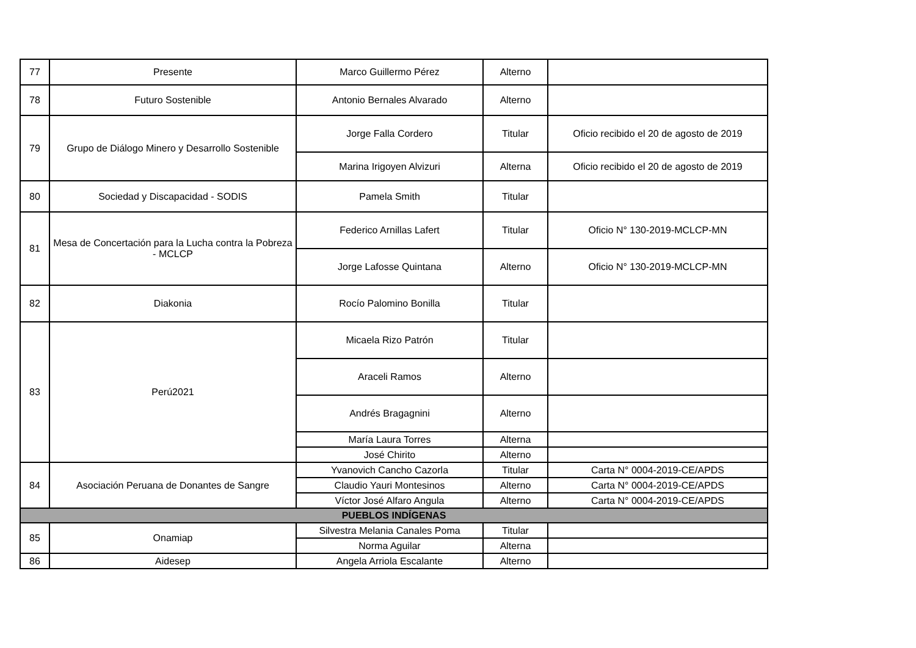| 77 | Presente | Marco Guillermo Pérez | Alterno | |
| 78 | Futuro Sostenible | Antonio Bernales Alvarado | Alterno | |
| 79 | Grupo de Diálogo Minero y Desarrollo Sostenible | Jorge Falla Cordero | Titular | Oficio recibido el 20 de agosto de 2019 |
| | | Marina Irigoyen Alvizuri | Alterna | Oficio recibido el 20 de agosto de 2019 |
| 80 | Sociedad y Discapacidad - SODIS | Pamela Smith | Titular | |
| 81 | Mesa de Concertación para la Lucha contra la Pobreza - MCLCP | Federico Arnillas Lafert | Titular | Oficio N° 130-2019-MCLCP-MN |
| | | Jorge Lafosse Quintana | Alterno | Oficio N° 130-2019-MCLCP-MN |
| 82 | Diakonia | Rocío Palomino Bonilla | Titular | |
| 83 | Perú2021 | Micaela Rizo Patrón | Titular | |
| | | Araceli Ramos | Alterno | |
| | | Andrés Bragagnini | Alterno | |
| | | María Laura Torres | Alterna | |
| | | José Chirito | Alterno | |
| 84 | Asociación Peruana de Donantes de Sangre | Yvanovich Cancho Cazorla | Titular | Carta N° 0004-2019-CE/APDS |
| | | Claudio Yauri Montesinos | Alterno | Carta N° 0004-2019-CE/APDS |
| | | Víctor José Alfaro Angula | Alterno | Carta N° 0004-2019-CE/APDS |
| PUEBLOS INDÍGENAS | | | | |
| 85 | Onamiap | Silvestra Melania Canales Poma | Titular | |
| | | Norma Aguilar | Alterna | |
| 86 | Aidesep | Angela Arriola Escalante | Alterno | |